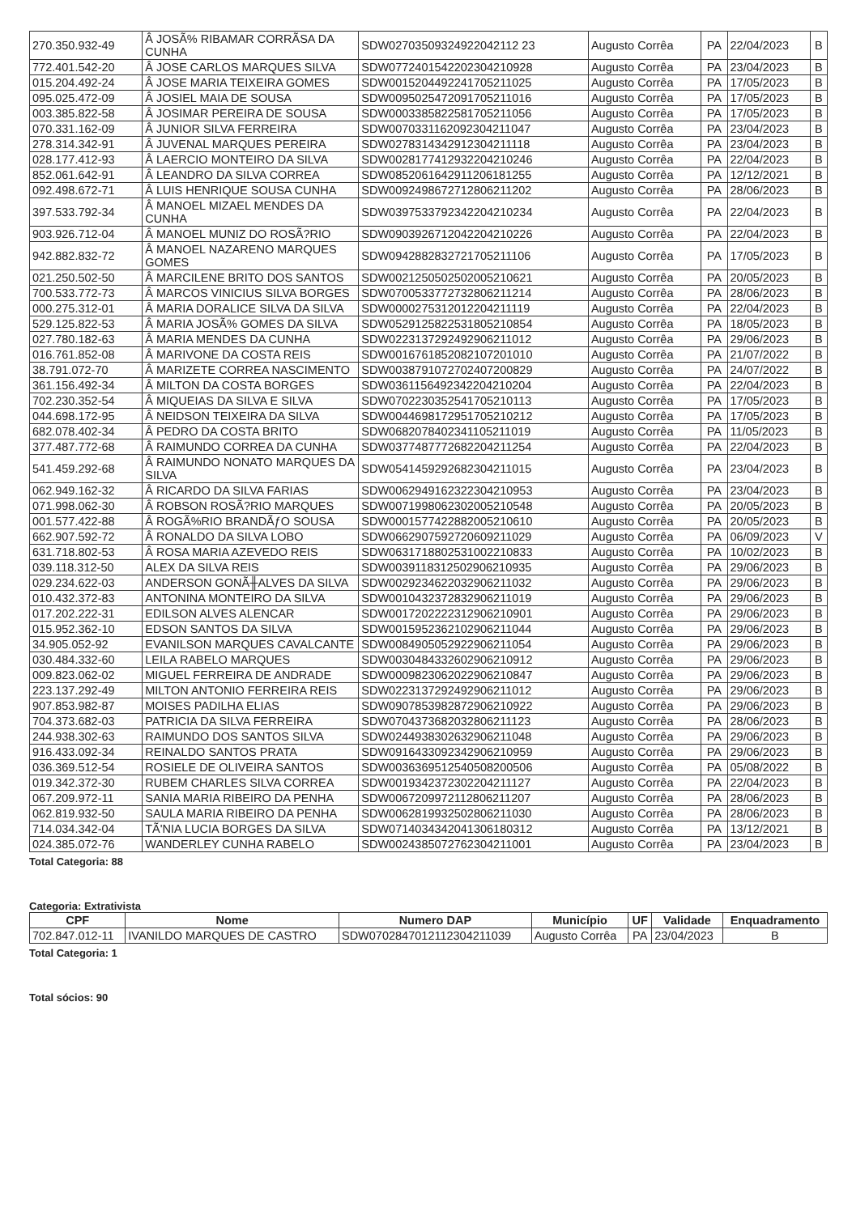| 270.350.932-49 | Â JOSÃ% RIBAMAR CORRÃSA DA CUNHA | SDW02703509324922042112 23 | Augusto Corrêa | PA | 22/04/2023 | B |
| 772.401.542-20 | Â JOSE CARLOS MARQUES SILVA | SDW0772401542202304210928 | Augusto Corrêa | PA | 23/04/2023 | B |
| 015.204.492-24 | Â JOSE MARIA TEIXEIRA GOMES | SDW0015204492241705211025 | Augusto Corrêa | PA | 17/05/2023 | B |
| 095.025.472-09 | Â JOSIEL MAIA DE SOUSA | SDW0095025472091705211016 | Augusto Corrêa | PA | 17/05/2023 | B |
| 003.385.822-58 | Â JOSIMAR PEREIRA DE SOUSA | SDW0003385822581705211056 | Augusto Corrêa | PA | 17/05/2023 | B |
| 070.331.162-09 | Â JUNIOR SILVA FERREIRA | SDW0070331162092304211047 | Augusto Corrêa | PA | 23/04/2023 | B |
| 278.314.342-91 | Â JUVENAL MARQUES PEREIRA | SDW0278314342912304211118 | Augusto Corrêa | PA | 23/04/2023 | B |
| 028.177.412-93 | Â LAERCIO MONTEIRO DA SILVA | SDW0028177412932204210246 | Augusto Corrêa | PA | 22/04/2023 | B |
| 852.061.642-91 | Â LEANDRO DA SILVA CORREA | SDW0852061642911206181255 | Augusto Corrêa | PA | 12/12/2021 | B |
| 092.498.672-71 | Â LUIS HENRIQUE SOUSA CUNHA | SDW0092498672712806211202 | Augusto Corrêa | PA | 28/06/2023 | B |
| 397.533.792-34 | Â MANOEL MIZAEL MENDES DA CUNHA | SDW0397533792342204210234 | Augusto Corrêa | PA | 22/04/2023 | B |
| 903.926.712-04 | Â MANOEL MUNIZ DO ROSÃ?RIO | SDW0903926712042204210226 | Augusto Corrêa | PA | 22/04/2023 | B |
| 942.882.832-72 | Â MANOEL NAZARENO MARQUES GOMES | SDW0942882832721705211106 | Augusto Corrêa | PA | 17/05/2023 | B |
| 021.250.502-50 | Â MARCILENE BRITO DOS SANTOS | SDW0021250502502005210621 | Augusto Corrêa | PA | 20/05/2023 | B |
| 700.533.772-73 | Â MARCOS VINICIUS SILVA BORGES | SDW0700533772732806211214 | Augusto Corrêa | PA | 28/06/2023 | B |
| 000.275.312-01 | Â MARIA DORALICE SILVA DA SILVA | SDW0000275312012204211119 | Augusto Corrêa | PA | 22/04/2023 | B |
| 529.125.822-53 | Â MARIA JOSÃ% GOMES DA SILVA | SDW0529125822531805210854 | Augusto Corrêa | PA | 18/05/2023 | B |
| 027.780.182-63 | Â MARIA MENDES DA CUNHA | SDW0223137292492906211012 | Augusto Corrêa | PA | 29/06/2023 | B |
| 016.761.852-08 | Â MARIVONE DA COSTA REIS | SDW0016761852082107201010 | Augusto Corrêa | PA | 21/07/2022 | B |
| 38.791.072-70 | Â MARIZETE CORREA NASCIMENTO | SDW0038791072702407200829 | Augusto Corrêa | PA | 24/07/2022 | B |
| 361.156.492-34 | Â MILTON DA COSTA BORGES | SDW0361156492342204210204 | Augusto Corrêa | PA | 22/04/2023 | B |
| 702.230.352-54 | Â MIQUEIAS DA SILVA E SILVA | SDW0702230352541705210113 | Augusto Corrêa | PA | 17/05/2023 | B |
| 044.698.172-95 | Â NEIDSON TEIXEIRA DA SILVA | SDW0044698172951705210212 | Augusto Corrêa | PA | 17/05/2023 | B |
| 682.078.402-34 | Â PEDRO DA COSTA BRITO | SDW0682078402341105211019 | Augusto Corrêa | PA | 11/05/2023 | B |
| 377.487.772-68 | Â RAIMUNDO CORREA DA CUNHA | SDW0377487772682204211254 | Augusto Corrêa | PA | 22/04/2023 | B |
| 541.459.292-68 | Â RAIMUNDO NONATO MARQUES DA SILVA | SDW0541459292682304211015 | Augusto Corrêa | PA | 23/04/2023 | B |
| 062.949.162-32 | Â RICARDO DA SILVA FARIAS | SDW0062949162322304210953 | Augusto Corrêa | PA | 23/04/2023 | B |
| 071.998.062-30 | Â ROBSON ROSÃ?RIO MARQUES | SDW0071998062302005210548 | Augusto Corrêa | PA | 20/05/2023 | B |
| 001.577.422-88 | Â ROGÃ%RIO BRANDÃƒO SOUSA | SDW0001577422882005210610 | Augusto Corrêa | PA | 20/05/2023 | B |
| 662.907.592-72 | Â RONALDO DA SILVA LOBO | SDW0662907592720609211029 | Augusto Corrêa | PA | 06/09/2023 | V |
| 631.718.802-53 | Â ROSA MARIA AZEVEDO REIS | SDW0631718802531002210833 | Augusto Corrêa | PA | 10/02/2023 | B |
| 039.118.312-50 | ALEX DA SILVA REIS | SDW0039118312502906210935 | Augusto Corrêa | PA | 29/06/2023 | B |
| 029.234.622-03 | ANDERSON GONÃ╫ALVES DA SILVA | SDW0029234622032906211032 | Augusto Corrêa | PA | 29/06/2023 | B |
| 010.432.372-83 | ANTONINA MONTEIRO DA SILVA | SDW0010432372832906211019 | Augusto Corrêa | PA | 29/06/2023 | B |
| 017.202.222-31 | EDILSON ALVES ALENCAR | SDW0017202222312906210901 | Augusto Corrêa | PA | 29/06/2023 | B |
| 015.952.362-10 | EDSON SANTOS DA SILVA | SDW0015952362102906211044 | Augusto Corrêa | PA | 29/06/2023 | B |
| 34.905.052-92 | EVANILSON MARQUES CAVALCANTE | SDW0084905052922906211054 | Augusto Corrêa | PA | 29/06/2023 | B |
| 030.484.332-60 | LEILA RABELO MARQUES | SDW0030484332602906210912 | Augusto Corrêa | PA | 29/06/2023 | B |
| 009.823.062-02 | MIGUEL FERREIRA DE ANDRADE | SDW0009823062022906210847 | Augusto Corrêa | PA | 29/06/2023 | B |
| 223.137.292-49 | MILTON ANTONIO FERREIRA REIS | SDW0223137292492906211012 | Augusto Corrêa | PA | 29/06/2023 | B |
| 907.853.982-87 | MOISES PADILHA ELIAS | SDW0907853982872906210922 | Augusto Corrêa | PA | 29/06/2023 | B |
| 704.373.682-03 | PATRICIA DA SILVA FERREIRA | SDW0704373682032806211123 | Augusto Corrêa | PA | 28/06/2023 | B |
| 244.938.302-63 | RAIMUNDO DOS SANTOS SILVA | SDW0244938302632906211048 | Augusto Corrêa | PA | 29/06/2023 | B |
| 916.433.092-34 | REINALDO SANTOS PRATA | SDW0916433092342906210959 | Augusto Corrêa | PA | 29/06/2023 | B |
| 036.369.512-54 | ROSIELE DE OLIVEIRA SANTOS | SDW0036369512540508200506 | Augusto Corrêa | PA | 05/08/2022 | B |
| 019.342.372-30 | RUBEM CHARLES SILVA CORREA | SDW0019342372302204211127 | Augusto Corrêa | PA | 22/04/2023 | B |
| 067.209.972-11 | SANIA MARIA RIBEIRO DA PENHA | SDW0067209972112806211207 | Augusto Corrêa | PA | 28/06/2023 | B |
| 062.819.932-50 | SAULA MARIA RIBEIRO DA PENHA | SDW0062819932502806211030 | Augusto Corrêa | PA | 28/06/2023 | B |
| 714.034.342-04 | TÃ'NIA LUCIA BORGES DA SILVA | SDW0714034342041306180312 | Augusto Corrêa | PA | 13/12/2021 | B |
| 024.385.072-76 | WANDERLEY CUNHA RABELO | SDW0024385072762304211001 | Augusto Corrêa | PA | 23/04/2023 | B |
Total Categoria: 88
Categoria: Extrativista
| CPF | Nome | Numero DAP | Município | UF | Validade | Enquadramento |
| --- | --- | --- | --- | --- | --- | --- |
| 702.847.012-11 | IVANILDO MARQUES DE CASTRO | SDW0702847012112304211039 | Augusto Corrêa | PA | 23/04/2023 | B |
Total Categoria: 1
Total sócios: 90